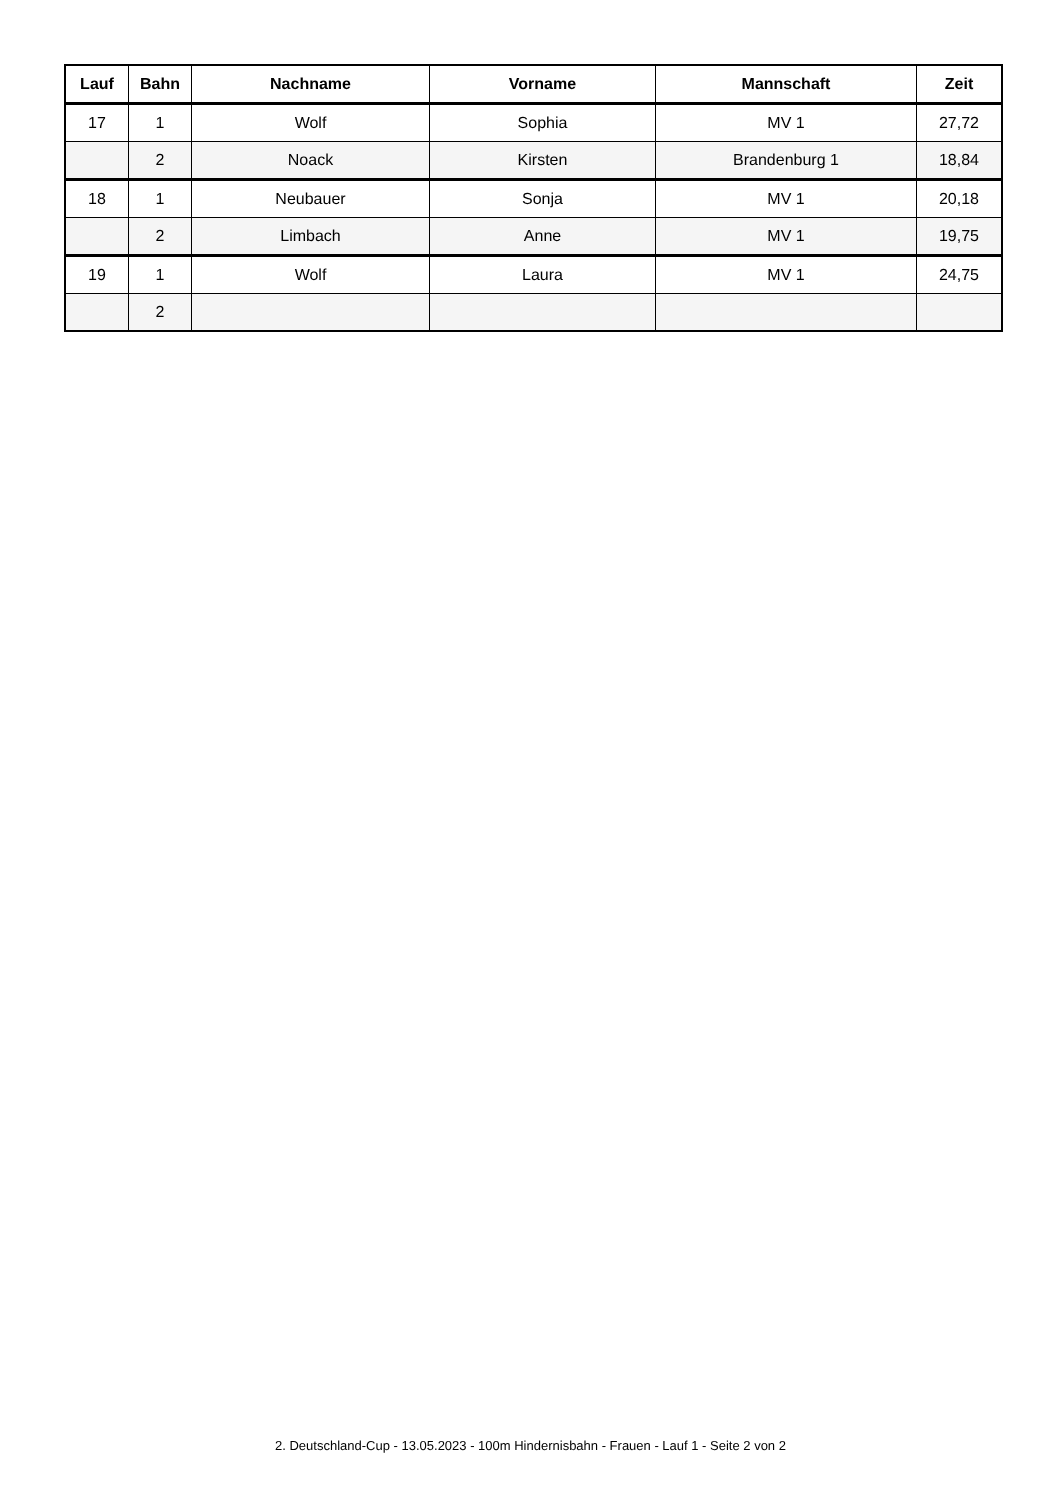| Lauf | Bahn | Nachname | Vorname | Mannschaft | Zeit |
| --- | --- | --- | --- | --- | --- |
| 17 | 1 | Wolf | Sophia | MV 1 | 27,72 |
| | 2 | Noack | Kirsten | Brandenburg 1 | 18,84 |
| 18 | 1 | Neubauer | Sonja | MV 1 | 20,18 |
| | 2 | Limbach | Anne | MV 1 | 19,75 |
| 19 | 1 | Wolf | Laura | MV 1 | 24,75 |
| | 2 | | | | |
2. Deutschland-Cup - 13.05.2023 - 100m Hindernisbahn - Frauen - Lauf 1 - Seite 2 von 2